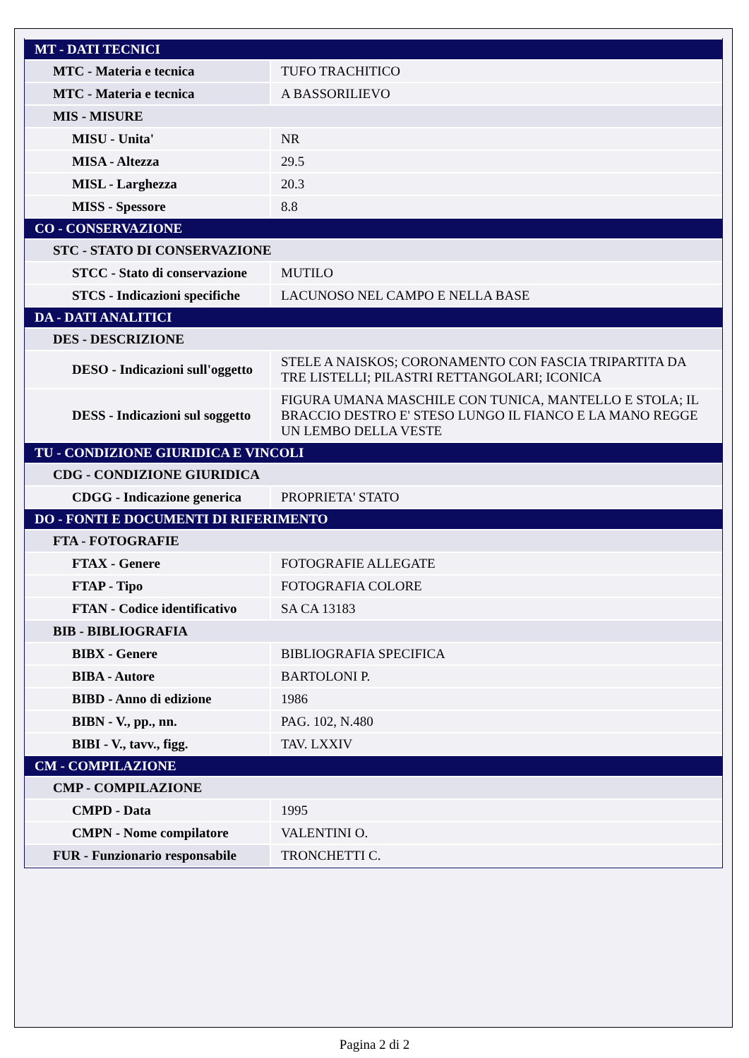| MT - DATI TECNICI | |
| MTC - Materia e tecnica | TUFO TRACHITICO |
| MTC - Materia e tecnica | A BASSORILIEVO |
| MIS - MISURE | |
| MISU - Unita' | NR |
| MISA - Altezza | 29.5 |
| MISL - Larghezza | 20.3 |
| MISS - Spessore | 8.8 |
| CO - CONSERVAZIONE | |
| STC - STATO DI CONSERVAZIONE | |
| STCC - Stato di conservazione | MUTILO |
| STCS - Indicazioni specifiche | LACUNOSO NEL CAMPO E NELLA BASE |
| DA - DATI ANALITICI | |
| DES - DESCRIZIONE | |
| DESO - Indicazioni sull'oggetto | STELE A NAISKOS; CORONAMENTO CON FASCIA TRIPARTITA DA TRE LISTELLI; PILASTRI RETTANGOLARI; ICONICA |
| DESS - Indicazioni sul soggetto | FIGURA UMANA MASCHILE CON TUNICA, MANTELLO E STOLA; IL BRACCIO DESTRO E' STESO LUNGO IL FIANCO E LA MANO REGGE UN LEMBO DELLA VESTE |
| TU - CONDIZIONE GIURIDICA E VINCOLI | |
| CDG - CONDIZIONE GIURIDICA | |
| CDGG - Indicazione generica | PROPRIETA' STATO |
| DO - FONTI E DOCUMENTI DI RIFERIMENTO | |
| FTA - FOTOGRAFIE | |
| FTAX - Genere | FOTOGRAFIE ALLEGATE |
| FTAP - Tipo | FOTOGRAFIA COLORE |
| FTAN - Codice identificativo | SA CA 13183 |
| BIB - BIBLIOGRAFIA | |
| BIBX - Genere | BIBLIOGRAFIA SPECIFICA |
| BIBA - Autore | BARTOLONI P. |
| BIBD - Anno di edizione | 1986 |
| BIBN - V., pp., nn. | PAG. 102, N.480 |
| BIBI - V., tavv., figg. | TAV. LXXIV |
| CM - COMPILAZIONE | |
| CMP - COMPILAZIONE | |
| CMPD - Data | 1995 |
| CMPN - Nome compilatore | VALENTINI O. |
| FUR - Funzionario responsabile | TRONCHETTI C. |
Pagina 2 di 2